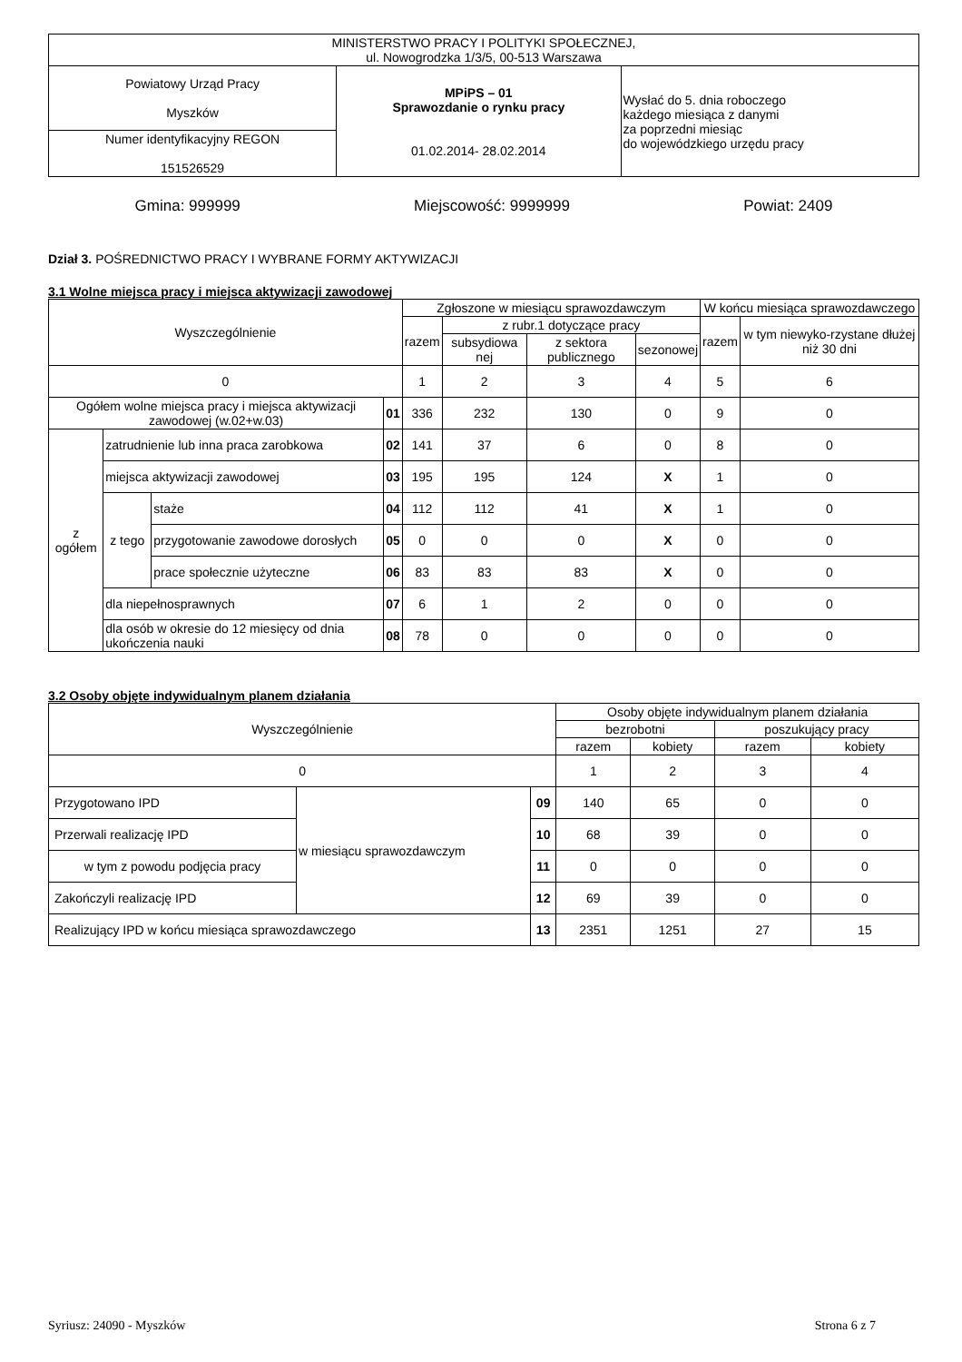| MINISTERSTWO PRACY I POLITYKI SPOŁECZNEJ, ul. Nowogrodzka 1/3/5, 00-513 Warszawa | | |
| Powiatowy Urząd Pracy Myszków | MPiPS – 01 Sprawozdanie o rynku pracy 01.02.2014- 28.02.2014 | Wysłać do 5. dnia roboczego każdego miesiąca z danymi za poprzedni miesiąc do wojewódzkiego urzędu pracy |
| Numer identyfikacyjny REGON 151526529 | | |
Gmina: 999999 Miejscowość: 9999999 Powiat: 2409
Dział 3. POŚREDNICTWO PRACY I WYBRANE FORMY AKTYWIZACJI
3.1 Wolne miejsca pracy i miejsca aktywizacji zawodowej
| Wyszczególnienie | | | | Zgłoszone w miesiącu sprawozdawczym | | | | W końcu miesiąca sprawozdawczego | |
| --- | --- | --- | --- | --- | --- | --- | --- | --- | --- |
| | | | | razem | z rubr.1 dotyczące pracy | | | razem | w tym niewyko-rzystane dłużej niż 30 dni |
| | | | | | subsydiowa nej | z sektora publicznego | sezonowej | | |
| 0 | | | | 1 | 2 | 3 | 4 | 5 | 6 |
| Ogółem wolne miejsca pracy i miejsca aktywizacji zawodowej (w.02+w.03) | | | 01 | 336 | 232 | 130 | 0 | 9 | 0 |
| z ogółem | zatrudnienie lub inna praca zarobkowa | | 02 | 141 | 37 | 6 | 0 | 8 | 0 |
| | miejsca aktywizacji zawodowej | | 03 | 195 | 195 | 124 | X | 1 | 0 |
| | z tego | staże | 04 | 112 | 112 | 41 | X | 1 | 0 |
| | | przygotowanie zawodowe dorosłych | 05 | 0 | 0 | 0 | X | 0 | 0 |
| | | prace społecznie użyteczne | 06 | 83 | 83 | 83 | X | 0 | 0 |
| | dla niepełnosprawnych | | 07 | 6 | 1 | 2 | 0 | 0 | 0 |
| | dla osób w okresie do 12 miesięcy od dnia ukończenia nauki | | 08 | 78 | 0 | 0 | 0 | 0 | 0 |
3.2 Osoby objęte indywidualnym planem działania
| Wyszczególnienie | | | Osoby objęte indywidualnym planem działania | | | |
| --- | --- | --- | --- | --- | --- | --- |
| | | | bezrobotni | | poszukujący pracy | |
| | | | razem | kobiety | razem | kobiety |
| 0 | | | 1 | 2 | 3 | 4 |
| Przygotowano IPD | w miesiącu sprawozdawczym | 09 | 140 | 65 | 0 | 0 |
| Przerwali realizację IPD | | 10 | 68 | 39 | 0 | 0 |
| w tym z powodu podjęcia pracy | | 11 | 0 | 0 | 0 | 0 |
| Zakończyli realizację IPD | | 12 | 69 | 39 | 0 | 0 |
| Realizujący IPD w końcu miesiąca sprawozdawczego | | 13 | 2351 | 1251 | 27 | 15 |
Syriusz: 24090 - Myszków Strona 6 z 7